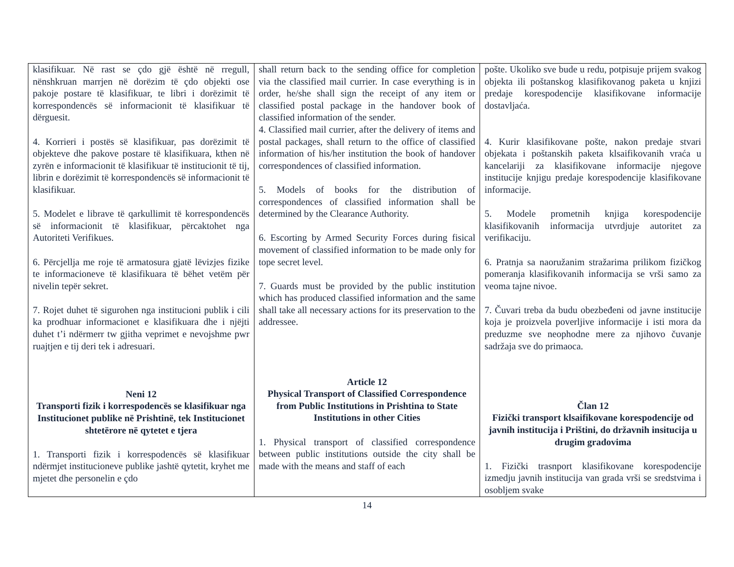| klasifikuar. Në rast se çdo gjë është në rregull, nënshkruan marrjen në dorëzim të çdo objekti ose pakoje postare të klasifikuar, te libri i dorëzimit të korrespondencës së informacionit të klasifikuar të dërguesit. 4. Korrieri i postës së klasifikuar, pas dorëzimit të objekteve dhe pakove postare të klasifikuara, kthen në zyrën e informacionit të klasifikuar të institucionit të tij, librin e dorëzimit të korrespondencës së informacionit të klasifikuar. 5. Modelet e librave të qarkullimit të korrespondencës së informacionit të klasifikuar, përcaktohet nga Autoriteti Verifikues. 6. Përcjellja me roje të armatosura gjatë lëvizjes fizike te informacioneve të klasifikuara të bëhet vetëm për nivelin tepër sekret. 7. Rojet duhet të sigurohen nga institucioni publik i cili ka prodhuar informacionet e klasifikuara dhe i njëjti duhet t’i ndërmerr tw gjitha veprimet e nevojshme pwr ruajtjen e tij deri tek i adresuari. Neni 12 Transporti fizik i korrespodencës se klasifikuar nga Institucionet publike në Prishtinë, tek Institucionet shtetërore në qytetet e tjera 1. Transporti fizik i korrespodencës së klasifikuar ndërmjet institucioneve publike jashtë qytetit, kryhet me mjetet dhe personelin e çdo | shall return back to the sending office for completion via the classified mail currier. In case everything is in order, he/she shall sign the receipt of any item or classified postal package in the handover book of classified information of the sender. 4. Classified mail currier, after the delivery of items and postal packages, shall return to the office of classified information of his/her institution the book of handover correspondences of classified information. 5. Models of books for the distribution of correspondences of classified information shall be determined by the Clearance Authority. 6. Escorting by Armed Security Forces during fisical movement of classified information to be made only for tope secret level. 7. Guards must be provided by the public institution which has produced classified information and the same shall take all necessary actions for its preservation to the addressee. Article 12 Physical Transport of Classified Correspondence from Public Institutions in Prishtina to State Institutions in other Cities 1. Physical transport of classified correspondence between public institutions outside the city shall be made with the means and staff of each | pošte. Ukoliko sve bude u redu, potpisuje prijem svakog objekta ili poštanskog klasifikovanog paketa u knjizi predaje korespodencije klasifikovane informacije dostavljaća. 4. Kurir klasifikovane pošte, nakon predaje stvari objekata i poštanskih paketa klsaifikovanih vraća u kancelariji za klasifikovane informacije njegove institucije knjigu predaje korespodencije klasifikovane informacije. 5. Modele prometnih knjiga korespodencije klasifikovanih informacija utvrdjuje autoritet za verifikaciju. 6. Pratnja sa naoružanim stražarima prilikom fizičkog pomeranja klasifikovanih informacija se vrši samo za veoma tajne nivoe. 7. Čuvari treba da budu obezbeđeni od javne institucije koja je proizvela poverljive informacije i isti mora da preduzme sve neophodne mere za njihovo čuvanje sadržaja sve do primaoca. Član 12 Fizički transport klsaifikovane korespodencije od javnih institucija i Prištini, do državnih insitucija u drugim gradovima 1. Fizički trasnport klasifikovane korespodencije izmedju javnih institucija van grada vrši se sredstvima i osobljem svake |
14